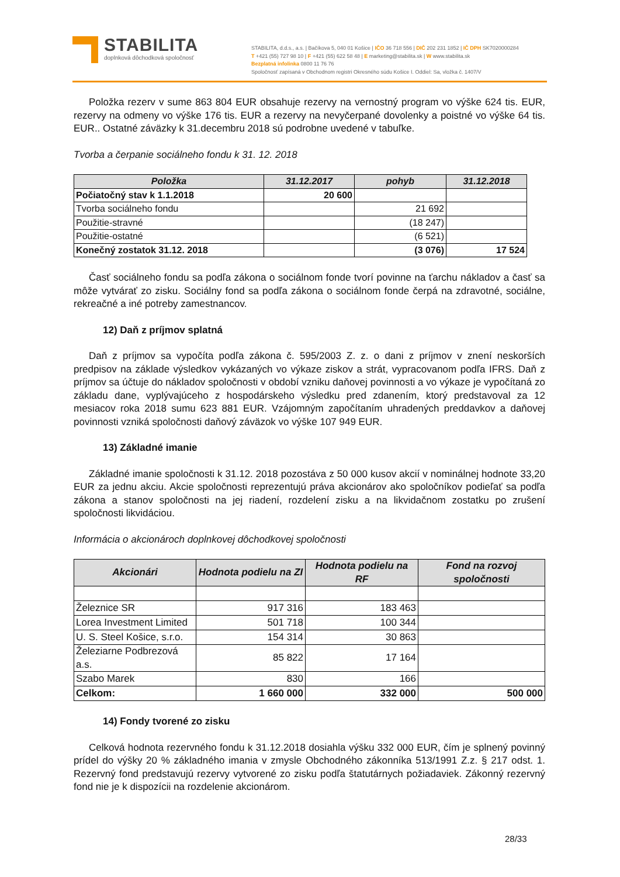STABILITA
doplnková dôchodková spoločnosť
STABILITA, d.d.s., a.s. | Bačíkova 5, 040 01 Košice | IČO 36 718 556 | DIČ 202 231 1852 | IČ DPH SK7020000284
T +421 (55) 727 98 10 | F +421 (55) 622 58 48 | E marketing@stabilita.sk | W www.stabilita.sk
Bezplatná infolinka 0800 11 76 76
Spoločnosť zapísaná v Obchodnom registri Okresného súdu Košice I. Oddiel: Sa, vložka č. 1407/V
Položka rezerv v sume 863 804 EUR obsahuje rezervy na vernostný program vo výške 624 tis. EUR, rezervy na odmeny vo výške 176 tis. EUR a rezervy na nevyčerpané dovolenky a poistné vo výške 64 tis. EUR.. Ostatné záväzky k 31.decembru 2018 sú podrobne uvedené v tabuľke.
Tvorba a čerpanie sociálneho fondu k 31. 12. 2018
| Položka | 31.12.2017 | pohyb | 31.12.2018 |
| --- | --- | --- | --- |
| Počiatočný stav k 1.1.2018 | 20 600 | | |
| Tvorba sociálneho fondu | | 21 692 | |
| Použitie-stravné | | (18 247) | |
| Použitie-ostatné | | (6 521) | |
| Konečný zostatok 31.12. 2018 | | (3 076) | 17 524 |
Časť sociálneho fondu sa podľa zákona o sociálnom fonde tvorí povinne na ťarchu nákladov a časť sa môže vytvárať zo zisku. Sociálny fond sa podľa zákona o sociálnom fonde čerpá na zdravotné, sociálne, rekreačné a iné potreby zamestnancov.
12) Daň z príjmov splatná
Daň z príjmov sa vypočíta podľa zákona č. 595/2003 Z. z. o dani z príjmov v znení neskorších predpisov na základe výsledkov vykázaných vo výkaze ziskov a strát, vypracovanom podľa IFRS. Daň z príjmov sa účtuje do nákladov spoločnosti v období vzniku daňovej povinnosti a vo výkaze je vypočítaná zo základu dane, vyplývajúceho z hospodárskeho výsledku pred zdanením, ktorý predstavoval za 12 mesiacov roka 2018 sumu 623 881 EUR. Vzájomným započítaním uhradených preddavkov a daňovej povinnosti vzniká spoločnosti daňový záväzok vo výške 107 949 EUR.
13) Základné imanie
Základné imanie spoločnosti k 31.12. 2018 pozostáva z 50 000 kusov akcií v nominálnej hodnote 33,20 EUR za jednu akciu. Akcie spoločnosti reprezentujú práva akcionárov ako spoločníkov podieľať sa podľa zákona a stanov spoločnosti na jej riadení, rozdelení zisku a na likvidačnom zostatku po zrušení spoločnosti likvidáciou.
Informácia o akcionároch doplnkovej dôchodkovej spoločnosti
| Akcionári | Hodnota podielu na ZI | Hodnota podielu na RF | Fond na rozvoj spoločnosti |
| --- | --- | --- | --- |
| Železnice SR | 917 316 | 183 463 | |
| Lorea Investment Limited | 501 718 | 100 344 | |
| U. S. Steel Košice, s.r.o. | 154 314 | 30 863 | |
| Železiarne Podbrezová a.s. | 85 822 | 17 164 | |
| Szabo Marek | 830 | 166 | |
| Celkom: | 1 660 000 | 332 000 | 500 000 |
14) Fondy tvorené zo zisku
Celková hodnota rezervného fondu k 31.12.2018 dosiahla výšku 332 000 EUR, čím je splnený povinný prídel do výšky 20 % základného imania v zmysle Obchodného zákonníka 513/1991 Z.z. § 217 odst. 1. Rezervný fond predstavujú rezervy vytvorené zo zisku podľa štatutárnych požiadaviek. Zákonný rezervný fond nie je k dispozícii na rozdelenie akcionárom.
28/33